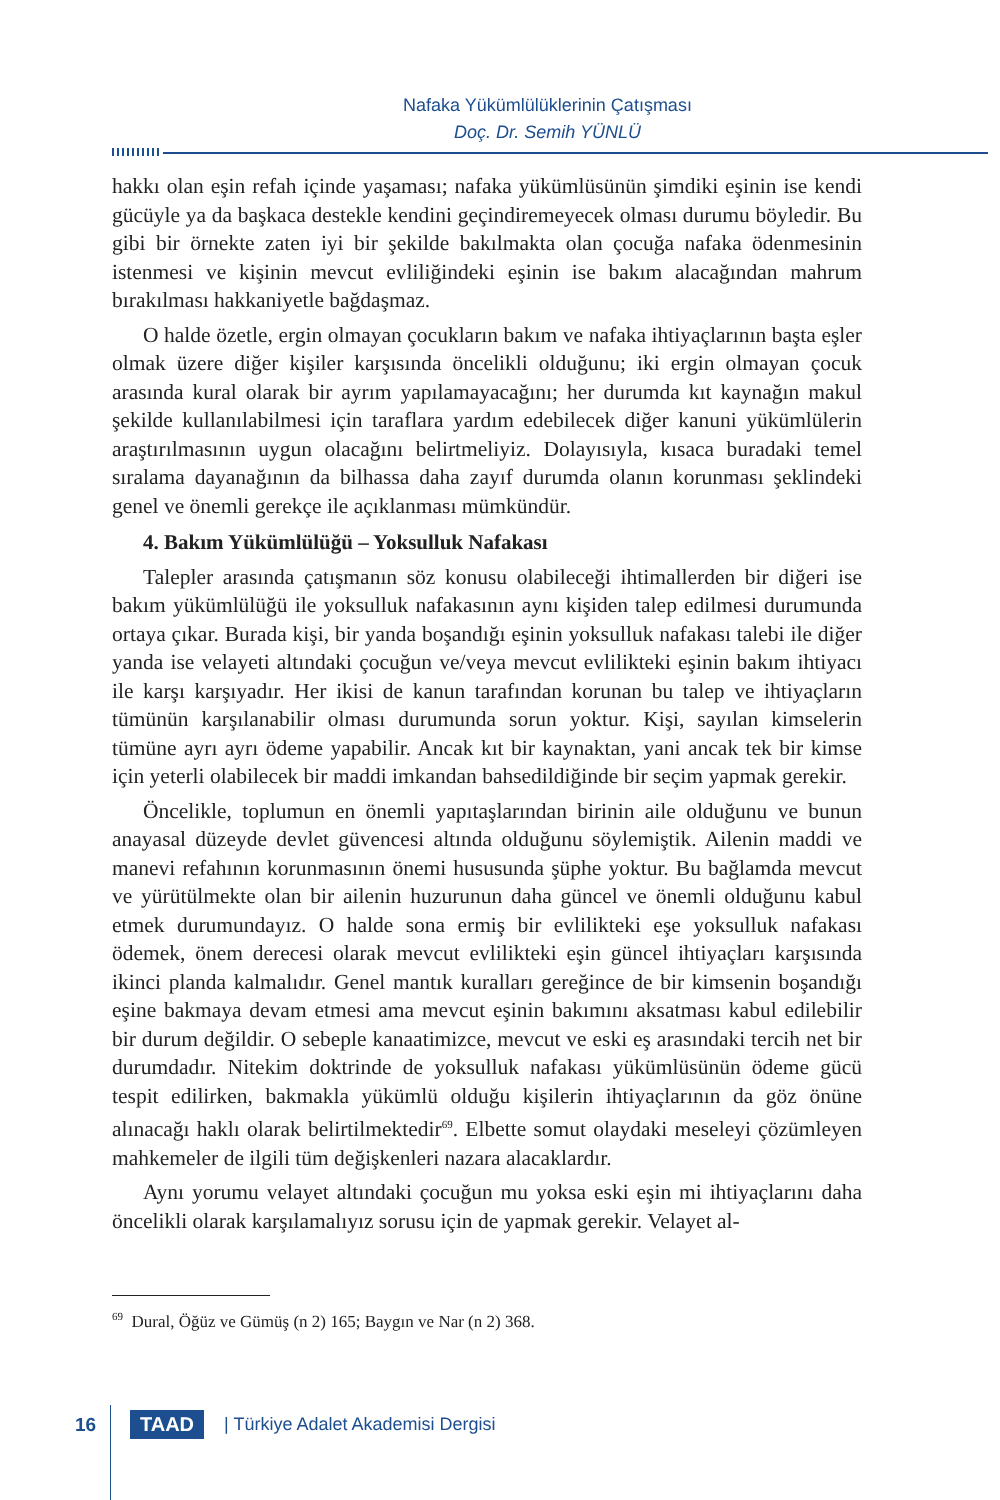Nafaka Yükümlülüklerinin Çatışması
Doç. Dr. Semih YÜNLÜ
hakkı olan eşin refah içinde yaşaması; nafaka yükümlüsünün şimdiki eşinin ise kendi gücüyle ya da başkaca destekle kendini geçindiremeyecek olması durumu böyledir. Bu gibi bir örnekte zaten iyi bir şekilde bakılmakta olan çocuğa nafaka ödenmesinin istenmesi ve kişinin mevcut evliliğindeki eşinin ise bakım alacağından mahrum bırakılması hakkaniyetle bağdaşmaz.
O halde özetle, ergin olmayan çocukların bakım ve nafaka ihtiyaçlarının başta eşler olmak üzere diğer kişiler karşısında öncelikli olduğunu; iki ergin olmayan çocuk arasında kural olarak bir ayrım yapılamayacağını; her durumda kıt kaynağın makul şekilde kullanılabilmesi için taraflara yardım edebilecek diğer kanuni yükümlülerin araştırılmasının uygun olacağını belirtmeliyiz. Dolayısıyla, kısaca buradaki temel sıralama dayanağının da bilhassa daha zayıf durumda olanın korunması şeklindeki genel ve önemli gerekçe ile açıklanması mümkündür.
4. Bakım Yükümlülüğü – Yoksulluk Nafakası
Talepler arasında çatışmanın söz konusu olabileceği ihtimallerden bir diğeri ise bakım yükümlülüğü ile yoksulluk nafakasının aynı kişiden talep edilmesi durumunda ortaya çıkar. Burada kişi, bir yanda boşandığı eşinin yoksulluk nafakası talebi ile diğer yanda ise velayeti altındaki çocuğun ve/veya mevcut evlilikteki eşinin bakım ihtiyacı ile karşı karşıyadır. Her ikisi de kanun tarafından korunan bu talep ve ihtiyaçların tümünün karşılanabilir olması durumunda sorun yoktur. Kişi, sayılan kimselerin tümüne ayrı ayrı ödeme yapabilir. Ancak kıt bir kaynaktan, yani ancak tek bir kimse için yeterli olabilecek bir maddi imkandan bahsedildiğinde bir seçim yapmak gerekir.
Öncelikle, toplumun en önemli yapıtaşlarından birinin aile olduğunu ve bunun anayasal düzeyde devlet güvencesi altında olduğunu söylemiştik. Ailenin maddi ve manevi refahının korunmasının önemi hususunda şüphe yoktur. Bu bağlamda mevcut ve yürütülmekte olan bir ailenin huzurunun daha güncel ve önemli olduğunu kabul etmek durumundayız. O halde sona ermiş bir evlilikteki eşe yoksulluk nafakası ödemek, önem derecesi olarak mevcut evlilikteki eşin güncel ihtiyaçları karşısında ikinci planda kalmalıdır. Genel mantık kuralları gereğince de bir kimsenin boşandığı eşine bakmaya devam etmesi ama mevcut eşinin bakımını aksatması kabul edilebilir bir durum değildir. O sebeple kanaatimizce, mevcut ve eski eş arasındaki tercih net bir durumdadır. Nitekim doktrinde de yoksulluk nafakası yükümlüsünün ödeme gücü tespit edilirken, bakmakla yükümlü olduğu kişilerin ihtiyaçlarının da göz önüne alınacağı haklı olarak belirtilmektedir<sup>69</sup>. Elbette somut olaydaki meseleyi çözümleyen mahkemeler de ilgili tüm değişkenleri nazara alacaklardır.
Aynı yorumu velayet altındaki çocuğun mu yoksa eski eşin mi ihtiyaçlarını daha öncelikli olarak karşılamalıyız sorusu için de yapmak gerekir. Velayet al-
<sup>69</sup> Dural, Öğüz ve Gümüş (n 2) 165; Baygın ve Nar (n 2) 368.
16 TAAD | Türkiye Adalet Akademisi Dergisi